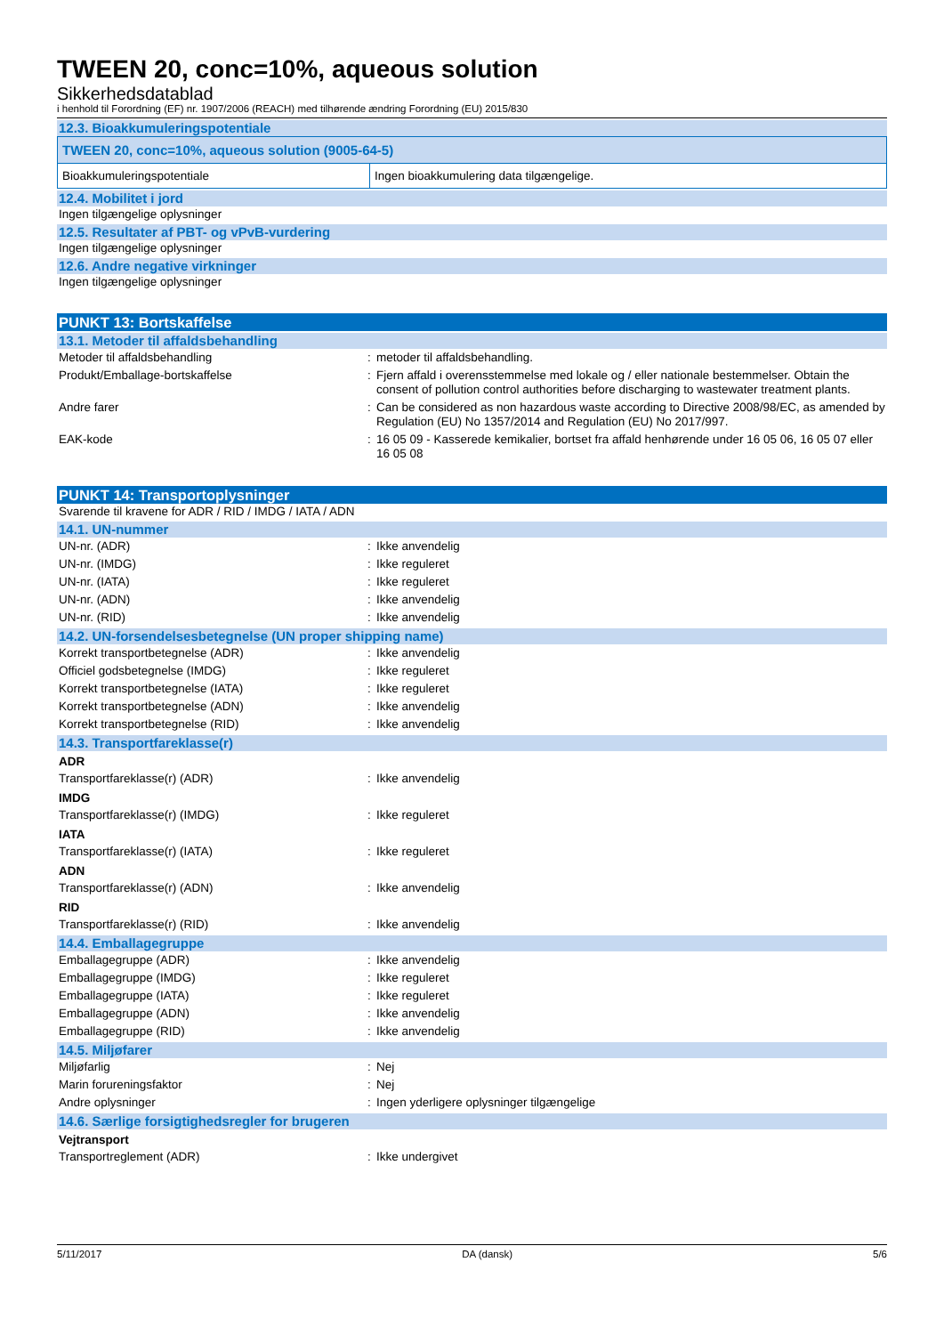TWEEN 20, conc=10%, aqueous solution
Sikkerhedsdatablad
i henhold til Forordning (EF) nr. 1907/2006 (REACH) med tilhørende ændring Forordning (EU) 2015/830
12.3. Bioakkumuleringspotentiale
| TWEEN 20, conc=10%, aqueous solution (9005-64-5) | |
| Bioakkumuleringspotentiale | Ingen bioakkumulering data tilgængelige. |
12.4. Mobilitet i jord
Ingen tilgængelige oplysninger
12.5. Resultater af PBT- og vPvB-vurdering
Ingen tilgængelige oplysninger
12.6. Andre negative virkninger
Ingen tilgængelige oplysninger
PUNKT 13: Bortskaffelse
13.1. Metoder til affaldsbehandling
| Metoder til affaldsbehandling | : | metoder til affaldsbehandling. |
| Produkt/Emballage-bortskaffelse | : | Fjern affald i overensstemmelse med lokale og / eller nationale bestemmelser. Obtain the consent of pollution control authorities before discharging to wastewater treatment plants. |
| Andre farer | : | Can be considered as non hazardous waste according to Directive 2008/98/EC, as amended by Regulation (EU) No 1357/2014 and Regulation (EU) No 2017/997. |
| EAK-kode | : | 16 05 09 - Kasserede kemikalier, bortset fra affald henhørende under 16 05 06, 16 05 07 eller 16 05 08 |
PUNKT 14: Transportoplysninger
Svarende til kravene for ADR / RID / IMDG / IATA / ADN
14.1. UN-nummer
| UN-nr. (ADR) | : | Ikke anvendelig |
| UN-nr. (IMDG) | : | Ikke reguleret |
| UN-nr. (IATA) | : | Ikke reguleret |
| UN-nr. (ADN) | : | Ikke anvendelig |
| UN-nr. (RID) | : | Ikke anvendelig |
14.2. UN-forsendelsesbetegnelse (UN proper shipping name)
| Korrekt transportbetegnelse (ADR) | : | Ikke anvendelig |
| Officiel godsbetegnelse (IMDG) | : | Ikke reguleret |
| Korrekt transportbetegnelse (IATA) | : | Ikke reguleret |
| Korrekt transportbetegnelse (ADN) | : | Ikke anvendelig |
| Korrekt transportbetegnelse (RID) | : | Ikke anvendelig |
14.3. Transportfareklasse(r)
ADR
| Transportfareklasse(r) (ADR) | : | Ikke anvendelig |
IMDG
| Transportfareklasse(r) (IMDG) | : | Ikke reguleret |
IATA
| Transportfareklasse(r) (IATA) | : | Ikke reguleret |
ADN
| Transportfareklasse(r) (ADN) | : | Ikke anvendelig |
RID
| Transportfareklasse(r) (RID) | : | Ikke anvendelig |
14.4. Emballagegruppe
| Emballagegruppe (ADR) | : | Ikke anvendelig |
| Emballagegruppe (IMDG) | : | Ikke reguleret |
| Emballagegruppe (IATA) | : | Ikke reguleret |
| Emballagegruppe (ADN) | : | Ikke anvendelig |
| Emballagegruppe (RID) | : | Ikke anvendelig |
14.5. Miljøfarer
| Miljøfarlig | : | Nej |
| Marin forureningsfaktor | : | Nej |
| Andre oplysninger | : | Ingen yderligere oplysninger tilgængelige |
14.6. Særlige forsigtighedsregler for brugeren
Vejtransport
| Transportreglement (ADR) | : | Ikke undergivet |
5/11/2017 DA (dansk) 5/6